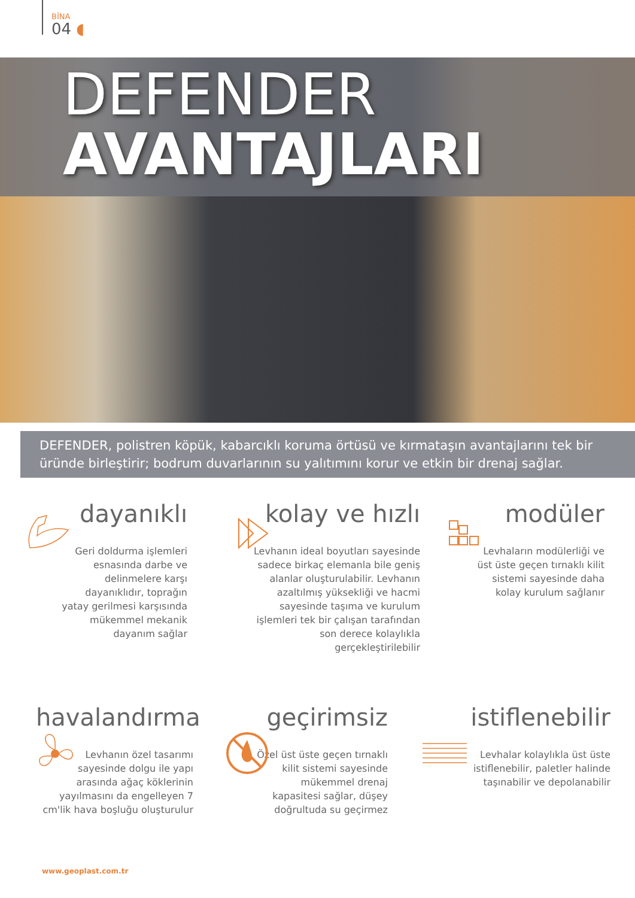BİNA
04 ◖
DEFENDER
AVANTAJLARI
DEFENDER, polistren köpük, kabarcıklı koruma örtüsü ve kırmataşın avantajlarını tek bir üründe birleştirir; bodrum duvarlarının su yalıtımını korur ve etkin bir drenaj sağlar.
dayanıklı
Geri doldurma işlemleri esnasında darbe ve delinmelere karşı dayanıklıdır, toprağın yatay gerilmesi karşısında mükemmel mekanik dayanım sağlar
kolay ve hızlı
Levhanın ideal boyutları sayesinde sadece birkaç elemanla bile geniş alanlar oluşturulabilir. Levhanın azaltılmış yüksekliği ve hacmi sayesinde taşıma ve kurulum işlemleri tek bir çalışan tarafından son derece kolaylıkla gerçekleştirilebilir
modüler
Levhaların modülerliği ve üst üste geçen tırnaklı kilit sistemi sayesinde daha kolay kurulum sağlanır
havalandırma
Levhanın özel tasarımı sayesinde dolgu ile yapı arasında ağaç köklerinin yayılmasını da engelleyen 7 cm'lik hava boşluğu oluşturulur
geçirimsiz
Özel üst üste geçen tırnaklı kilit sistemi sayesinde mükemmel drenaj kapasitesi sağlar, düşey doğrultuda su geçirmez
istiflenebilir
Levhalar kolaylıkla üst üste istiflenebilir, paletler halinde taşınabilir ve depolanabilir
www.geoplast.com.tr